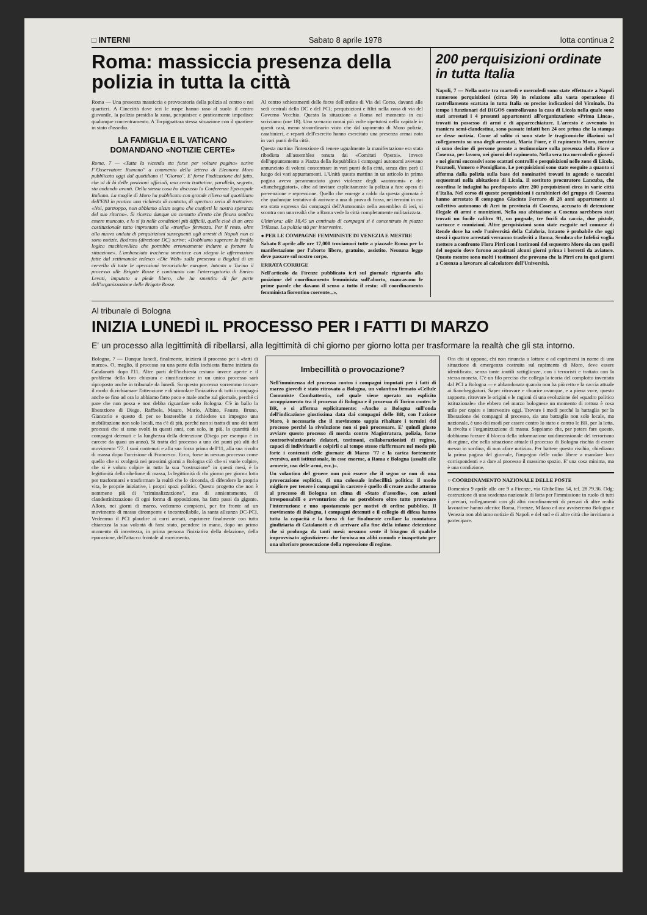□ INTERNI Sabato 8 aprile 1978 lotta continua 2
Roma: massiccia presenza della polizia in tutta la città
Roma — Una presenza massiccia e provocatoria della polizia al centro e nei quartieri. A Cinecittà dove ieri le ruspe hanno raso al suolo il centro giovanile, la polizia presidia la zona, perquisisce e praticamente impedisce qualunque concentramento. A Torpignattara stessa situazione con il quartiere in stato d'assedio.
LA FAMIGLIA E IL VATICANO DOMANDANO «NOTIZIE CERTE»
Roma, 7 — «Tutta la vicenda sta forse per voltare pagina» scrive l'"Osservatore Romano" a commento della lettera di Eleonora Moro pubblicata oggi dal quotidiano il "Giorno". E' forse l'indicazione del fatto, che al di là delle posizioni ufficiali, una certa trattativa, parallela, segreta, sta andando avanti. Della stessa cosa ha discusso la Conferenza Episcopale Italiana. La moglie di Moro ha pubblicato con grande rilievo sul quotidiano dell'ENI in pratica una richiesta di contatto, di apertura seria di trattative: «Noi, purtroppo, non abbiamo alcun segno che conforti la nostra speranza del suo ritorno». Si ricerca dunque un contatto diretto che finora sembra essere mancato, e lo si fa nelle condizioni più difficili, quelle cioè di un arco costituzionale tutto improntato alla «tronfia» fermezza. Per il resto, oltre alla nuova ondata di perquisizioni susseguenti agli arresti di Napoli non ci sono notizie. Bodrato (direzione DC) scrive: «Dobbiamo superare la fredda logica machiavellica che potrebbe erroneamente indurre a forzare la situazione». L'ambasciata irachena smentisce con sdegno le affermazioni fatte dal settimanale tedesco «Die Welt» sulla presenza a Bagdad di un cervello di tutte le operazioni terroristiche europee. Intanto a Torino il processo alle Brigate Rosse è continuato con l'interrogatorio di Enrico Levati, imputato a piede libero, che ha smentito di far parte dell'organizzazione delle Brigate Rosse.
Al centro schieramenti delle forze dell'ordine di Via del Corso, davanti alle sedi centrali della DC e del PCI; perquisizioni e filtri nella zona di via del Governo Vecchio. Questa la situazione a Roma nel momento in cui scriviamo (ore 18). Uno scenario ormai più volte ripetutosi nella capitale in questi casi, meno straordinario visto che dal rapimento di Moro polizia, carabinieri, e reparti dell'esercito hanno esercitato una presenza ormai nota in vari punti della città.
Questa mattina l'intenzione di tenere ugualmente la manifestazione era stata ribadiata all'assemblea tenuta dai «Comitati Operai». Invece dell'appuntamento a Piazza della Repubblica i compagni autonomi avevano annunciato di volersi concentrare in vari punti della città, senza dire però il luogo dei vari appuntamenti. L'Unità questa mattina in un articolo in prima pagina aveva preannunciato gravi violenze degli «autonomi» e dei «fiancheggiatori», oltre ad invitare esplicitamente la polizia a fare opera di prevenzione e repressione. Quello che emerge a caldo da questa giornata è che qualunque tentativo di arrivare a una di prova di forza, nei termini in cui era stata espressa dai compagni dell'Autonomia nella assemblea di ieri, si scontra con una realtà che a Roma vede la città completamente militarizzata.
Ultim'ora: alle 18,45 un centinaio di compagni si è concentrato in piazza Trilussa. La polizia stà per intervenire.
● PER LE COMPAGNE FEMMINISTE DI VENEZIA E MESTRE
Sabato 8 aprile alle ore 17,000 troviamoci tutte a piazzale Roma per la manifestazione per l'aborto libero, gratuito, assistito. Nessuna legge deve passare sul nostro corpo.
ERRATA CORRIGE
Nell'articolo da Firenze pubblicato ieri sul giornale riguardo alla posizione del coordinamento femminista sull'aborto, mancavano le prime parole che davano il senso a tutto il resto: «Il coordinamento femminista fiorentino coerente...».
200 perquisizioni ordinate in tutta Italia
Napoli, 7 — Nella notte tra martedì e mercoledì sono state effettuate a Napoli numerose perquisizioni (circa 50) in relazione alla vasta operazione di rastrellamento scattata in tutta Italia su precise indicazioni del Viminale. Da tempo i funzionari del DIGOS controllavano la casa di Licola nella quale sono stati arrestati i 4 presunti appartenenti all'organizzazione «Prima Linea», trovati in possesso di armi e di apparecchiature. L'arresto è avvenuto in maniera semi-clandestina, sono passate infatti ben 24 ore prima che la stampa ne desse notizia. Come al solito ci sono state le tragicomiche illazioni sul collegamento su una degli arrestati, Maria Fiore, e il rapimento Moro, mentre ci sono decine di persone pronte a testimoniare sulla presenza della Fiore a Cosenza, per lavoro, nei giorni del rapimento. Nella sera tra mercoledì e giovedì e nei giorni successivi sono scattati controlli e perquisizioni nelle zone di Licola, Pozzuoli, Vomero e Pomigliano. Le perquisizioni sono state eseguite a quanto si afferma dalla polizia sulla base dei nominativi trovati in agende o taccuini sequestrati nella abitazione di Licola. Il sostituto procuratore Lancuba, che coordina le indagini ha predisposto altre 200 perquisizioni circa in varie città d'Italia. Nel corso di queste perquisizioni i carabinieri del gruppo di Cosenza hanno arrestato il compagno Giacinto Ferraro di 28 anni appartenente al collettivo autonomo di Acri in provincia di Cosenza, accusato di detenzione illegale di armi e munizioni. Nella sua abitazione a Cosenza sarebbero stati trovati un fucile calibro 91, un pugnale, tre fucili da caccia, due pistole, cartucce e munizioni. Altre perquisizioni sono state eseguite nel comune di Rende dove ha sede l'università della Calabria. Intanto è probabile che oggi stessi i quattro arrestati verranno trasferiti a Roma. Sembra che Infelisi voglia mettere a confronto Flora Pirri con i testimoni del sequestro Moro sia con quelli del negozio dove furono acquistati alcuni giorni prima i berretti da aviatore. Questo mentre sono molti i testimoni che provano che la Pirri era in quei giorni a Cosenza a lavorare al calcolatore dell'Università.
Al tribunale di Bologna
INIZIA LUNEDÌ IL PROCESSO PER I FATTI DI MARZO
E' un processo alla legittimità di ribellarsi, alla legittimità di chi giorno per giorno lotta per trasformare la realtà che gli sta intorno.
Bologna, 7 — Dunque lunedì, finalmente, inizierà il processo per i «fatti di marzo». O, meglio, il processo su una parte della inchiesta fiume iniziata da Catalanotti dopo l'11. Altre parti dell'inchiesta restano invece aperte e il problema della loro chiusura e riunificazione in un unico processo sarà riproposto anche in tribunale da lunedì. Su questo processo vorremmo trovare il modo di richiamare l'attenzione e di stimolare l'iniziativa di tutti i compagni anche se fino ad ora lo abbiamo fatto poco e male anche sul giornale, perché ci pare che non possa e non debba riguardare solo Bologna. C'è in ballo la liberazione di Diego, Raffaele, Mauro, Mario, Albino, Fausto, Bruno, Giancarlo e questo di per se basterebbe a richiedere un impegno una mobilitazione non solo locali, ma c'è di più, perché non si tratta di uno dei tanti processi che si sono svolti in questi anni, con solo, in più, la quantità dei compagni detenuti e la lunghezza della detenzione (Diego per esempio è in carcere da quasi un anno). Si tratta del processo a uno dei punti più alti del movimento '77. I suoi contenuti e alla sua forza prima dell'11, alla sua rivolta di massa dopo l'uccisione di Francesco. Ecco, forse in nessun processo come quello che si svolgerà nei prossimi giorni a Bologna ciò che si vuole colpire, che si è voluto colpire in tutta la sua "costruzione" in questi mesi, è la legittimità della ribelione di massa, la legittimità di chi giorno per giorno lotta per trasformarsi e trasformare la realtà che lo circonda, di difendere la propria vita, le proprie iniziative, i propri spazi politici. Questo progetto che non è nemmeno più di "criminalizzazione", ma di annientamento, di clandestinizzazione di ogni forma di opposizione, ha fatto passi da gigante. Allora, nei giorni di marzo, vedemmo compiersi, per far fronte ad un movimento di massa dirompente e incontrollabile, la santa alleanza DC-PCI. Vedemmo il PCI plaudire ai carri armati, esprimere finalmente con tutta chiarezza la sua volontà di farsi stato, prendere in mano, dopo un primo momento di incertezza, in prima persona l'iniziativa della delazione, della epurazione, dell'attacco frontale al movimento.
Imbecillità o provocazione?
Nell'imminenza del processo contro i compagni imputati per i fatti di marzo giovedì è stato ritrovato a Bologna, un volantino firmato «Cellule Comuniste Combattenti», nel quale viene operato un esplicito accoppiamento tra il processo di Bologna e il processo di Torino contro le BR, e si afferma esplicitamente: «Anche a Bologna sull'onda dell'indicazione giustissima data dai compagni delle BR, con l'azione Moro, è necessario che il movimento sappia ribaltare i termini del processo perché la rivoluzione non si può processare. E' quindi giusto avviare questo processo di merda contro Magistratura, polizia, forze controrivoluzionarie delatori, testimoni, collaborazionisti di regime, capaci di individuarli e colpirli e al tempo stesso riaffermare nel modo più forte i contenuti delle giornate di Marzo '77 e la carica fortemente eversiva, anti istituzionale, in esse enorme, a Roma e Bologna (assalti alle armerie, uso delle armi, ecc.)».
Un volantino del genere non può essere che il segno se non di una provocazione esplicita, di una colossale imbecillità politica: il modo migliore per tenere i compagni in carcere è quello di creare anche attorno al processo di Bologna un clima di «Stato d'assedio», con azioni irresponsabili e avventuriste che ne potrebbero oltre tutto provocare l'interruzione e uno spostamento per motivi di ordine pubblico. Il movimento di Bologna, i compagni detenuti e il collegio di difesa hanno tutta la capacità e la forza di far finalmente crollare la montatura giudiziaria di Catalanotti e di arrivare alla fine della infame detenzione che si prolunga da tanti mesi: nessuno sente il bisogno di qualche improvvisato «giustiziere» che fornisca un alibi comodo e inaspettato per una ulteriore prosecuzione della repressione di regime.
Ora chi si oppone, chi non rinuncia a lottare e ad esprimersi in nome di una situazione di emergenza costruita sul rapimento di Moro, deve essere identificato, senza tante inutili sottigliezze, con i terroristi e trattato con la stessa moneta. C'è un filo preciso che collega la teoria del complotto inventata dal PCI a Bologna — e abbandonata quando non ha più retto e la caccia attuale ai fiancheggiatori. Saper ritrovare e chiarire ovunque, e a piena voce, questo rapporto, ritrovare le origini e le ragioni di una evoluzione del «quadro politico istituzionale» che ebbero nel marzo bolognese un momento di rottura è cosa utile per capire e intervenire oggi. Trovare i modi perché la battaglia per la liberazione dei compagni al processo, sia una battaglia non solo locale, ma nazionale, è uno dei modi per essere contro lo stato e contro le BR, per la lotta, la rivolta e l'organizzazione di massa. Sappiamo che, per potere fare questo, dobbiamo forzare il blocco della informazione unidimensionale del terrorismo di regime, che nella situazione attuale il processo di Bologna rischia di essere messo in sordina, di non «fare notizia». Per battere questo rischio, chiediamo la prima pagina del giornale, l'impegno delle radio libere a mandare loro corrispondenti e a dare al processo il massimo spazio. E' una cosa minima, ma è una condizione.
○ COORDINAMENTO NAZIONALE DELLE POSTE
Domenica 9 aprile alle ore 9 a Firenze, via Ghibellina 54, tel. 28.79.36. Odg: costruzione di una scadenza nazionale di lotta per l'immissione in ruolo di tutti i precari, collegamenti con gli altri coordinamenti di precari di altre realtà lavorative hanno aderito: Roma, Firenze, Milano ed ora avviseremo Bologna e Venezia non abbiamo notizie di Napoli e del sud e di altre città che invitiamo a partecipare.